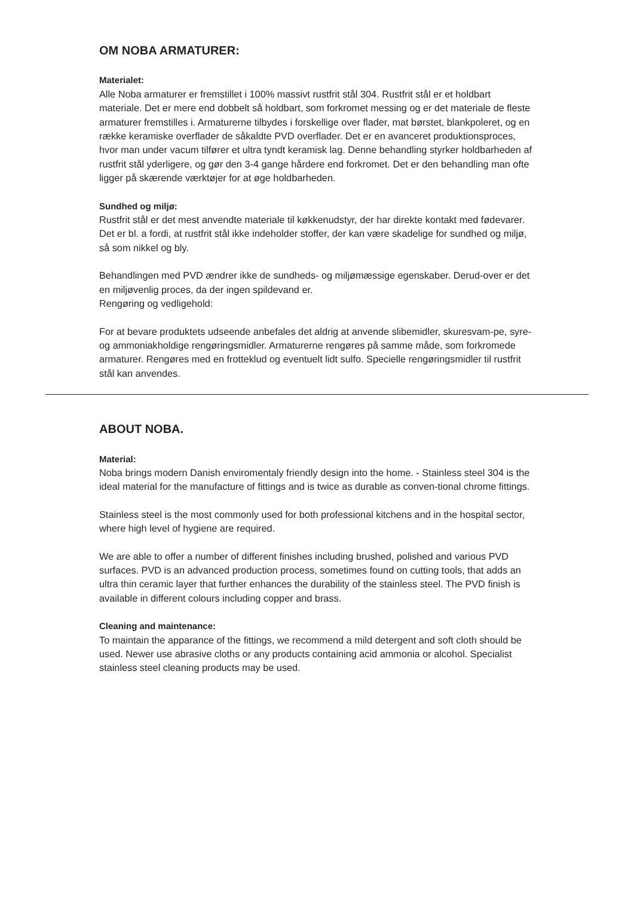OM NOBA ARMATURER:
Materialet:
Alle Noba armaturer er fremstillet i 100% massivt rustfrit stål 304. Rustfrit stål er et holdbart materiale. Det er mere end dobbelt så holdbart, som forkromet messing og er det materiale de fleste armaturer fremstilles i. Armaturerne tilbydes i forskellige over flader, mat børstet, blankpoleret, og en række keramiske overflader de såkaldte PVD overflader. Det er en avanceret produktionsproces, hvor man under vacum tilfører et ultra tyndt keramisk lag. Denne behandling styrker holdbarheden af rustfrit stål yderligere, og gør den 3-4 gange hårdere end forkromet. Det er den behandling man ofte ligger på skærende værktøjer for at øge holdbarheden.
Sundhed og miljø:
Rustfrit stål er det mest anvendte materiale til køkkenudstyr, der har direkte kontakt med fødevarer. Det er bl. a fordi, at rustfrit stål ikke indeholder stoffer, der kan være skadelige for sundhed og miljø, så som nikkel og bly.
Behandlingen med PVD ændrer ikke de sundheds- og miljømæssige egenskaber. Derud-over er det en miljøvenlig proces, da der ingen spildevand er.
Rengøring og vedligehold:
For at bevare produktets udseende anbefales det aldrig at anvende slibemidler, skuresvam-pe, syre- og ammoniakholdige rengøringsmidler. Armaturerne rengøres på samme måde, som forkromede armaturer. Rengøres med en frotteklud og eventuelt lidt sulfo. Specielle rengøringsmidler til rustfrit stål kan anvendes.
ABOUT NOBA.
Material:
Noba brings modern Danish enviromentaly friendly design into the home. - Stainless steel 304 is the ideal material for the manufacture of fittings and is twice as durable as conven-tional chrome fittings.
Stainless steel is the most commonly used for both professional kitchens and in the hospital sector, where high level of hygiene are required.
We are able to offer a number of different finishes including brushed, polished and various PVD surfaces. PVD is an advanced production process, sometimes found on cutting tools, that adds an ultra thin ceramic layer that further enhances the durability of the stainless steel. The PVD finish is available in different colours including copper and brass.
Cleaning and maintenance:
To maintain the apparance of the fittings, we recommend a mild detergent and soft cloth should be used. Newer use abrasive cloths or any products containing acid ammonia or alcohol. Specialist stainless steel cleaning products may be used.